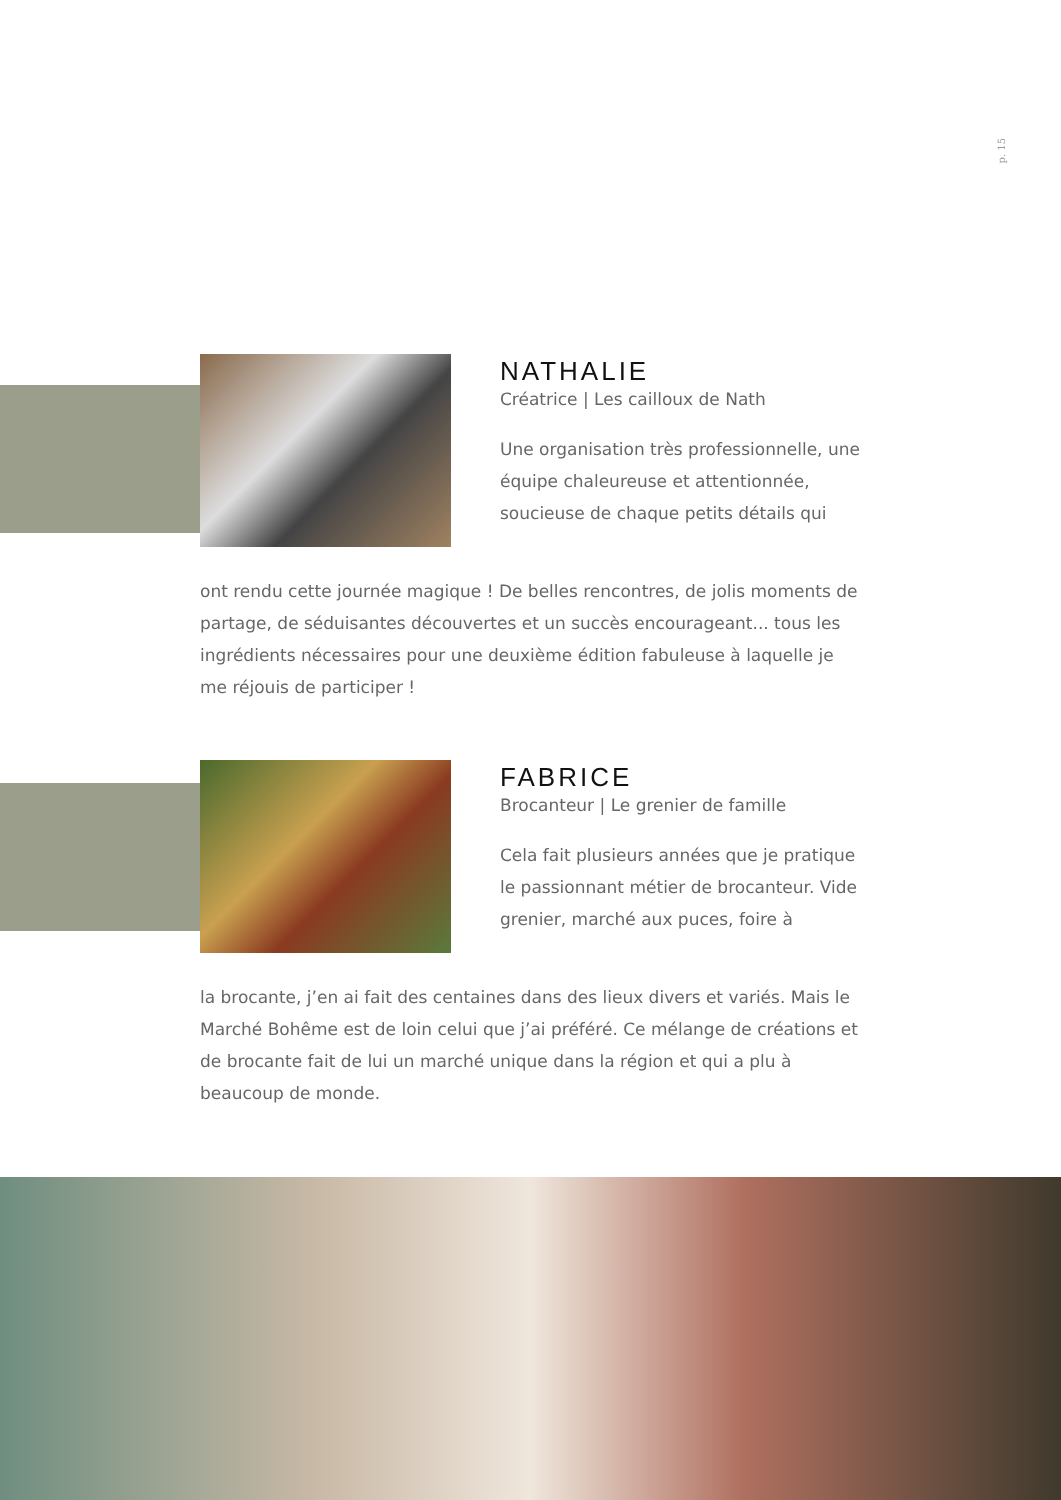p. 15
NATHALIE
Créatrice | Les cailloux de Nath
Une organisation très professionnelle, une équipe chaleureuse et attentionnée, soucieuse de chaque petits détails qui
ont rendu cette journée magique ! De belles rencontres, de jolis moments de partage, de séduisantes découvertes et un succès encourageant... tous les ingrédients nécessaires pour une deuxième édition fabuleuse à laquelle je me réjouis de participer !
FABRICE
Brocanteur | Le grenier de famille
Cela fait plusieurs années que je pratique le passionnant métier de brocanteur. Vide grenier, marché aux puces, foire à
la brocante, j’en ai fait des centaines dans des lieux divers et variés. Mais le Marché Bohême est de loin celui que j’ai préféré. Ce mélange de créations et de brocante fait de lui un marché unique dans la région et qui a plu à beaucoup de monde.